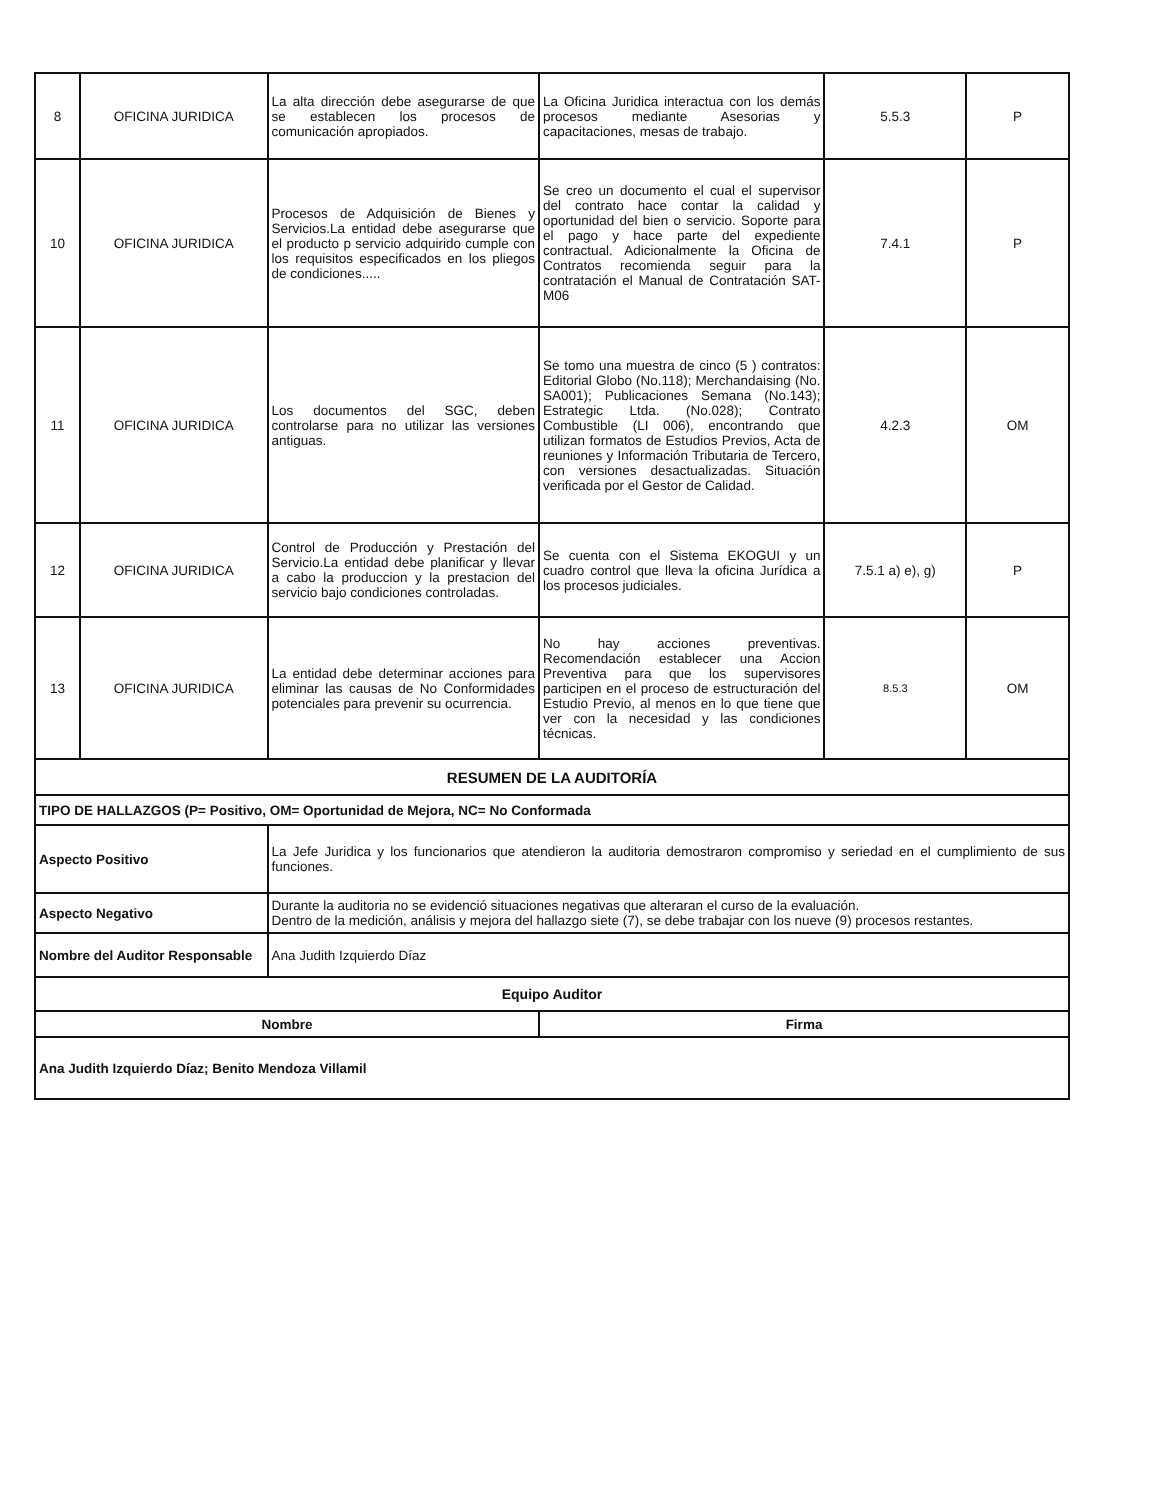| 8 | OFICINA JURIDICA | La alta dirección debe asegurarse de que se establecen los procesos de comunicación apropiados. | La Oficina Juridica interactua con los demás procesos mediante Asesorias y capacitaciones, mesas de trabajo. | 5.5.3 | P |
| 10 | OFICINA JURIDICA | Procesos de Adquisición de Bienes y Servicios.La entidad debe asegurarse que el producto p servicio adquirido cumple con los requisitos especificados en los pliegos de condiciones..... | Se creo un documento el cual el supervisor del contrato hace contar la calidad y oportunidad del bien o servicio. Soporte para el pago y hace parte del expediente contractual. Adicionalmente la Oficina de Contratos recomienda seguir para la contratación el Manual de Contratación SAT-M06 | 7.4.1 | P |
| 11 | OFICINA JURIDICA | Los documentos del SGC, deben controlarse para no utilizar las versiones antiguas. | Se tomo una muestra de cinco (5 ) contratos: Editorial Globo (No.118); Merchandaising (No. SA001); Publicaciones Semana (No.143); Estrategic Ltda. (No.028); Contrato Combustible (LI 006), encontrando que utilizan formatos de Estudios Previos, Acta de reuniones y Información Tributaria de Tercero, con versiones desactualizadas. Situación verificada por el Gestor de Calidad. | 4.2.3 | OM |
| 12 | OFICINA JURIDICA | Control de Producción y Prestación del Servicio.La entidad debe planificar y llevar a cabo la produccion y la prestacion del servicio bajo condiciones controladas. | Se cuenta con el Sistema EKOGUI y un cuadro control que lleva la oficina Jurídica a los procesos judiciales. | 7.5.1 a) e), g) | P |
| 13 | OFICINA JURIDICA | La entidad debe determinar acciones para eliminar las causas de No Conformidades potenciales para prevenir su ocurrencia. | No hay acciones preventivas. Recomendación establecer una Accion Preventiva para que los supervisores participen en el proceso de estructuración del Estudio Previo, al menos en lo que tiene que ver con la necesidad y las condiciones técnicas. | 8.5.3 | OM |
| RESUMEN DE LA AUDITORÍA | | | | | |
| TIPO DE HALLAZGOS (P= Positivo, OM= Oportunidad de Mejora, NC= No Conformada | | | | | |
| Aspecto Positivo | | La Jefe Juridica y los funcionarios que atendieron la auditoria demostraron compromiso y seriedad en el cumplimiento de sus funciones. | | | |
| Aspecto Negativo | | Durante la auditoria no se evidenció situaciones negativas que alteraran el curso de la evaluación. Dentro de la medición, análisis y mejora del hallazgo siete (7), se debe trabajar con los nueve (9) procesos restantes. | | | |
| Nombre del Auditor Responsable | | Ana Judith Izquierdo Díaz | | | |
| Equipo Auditor | | | | | |
| Nombre | | | Firma | | |
| Ana Judith Izquierdo Díaz; Benito Mendoza Villamil | | | | | |